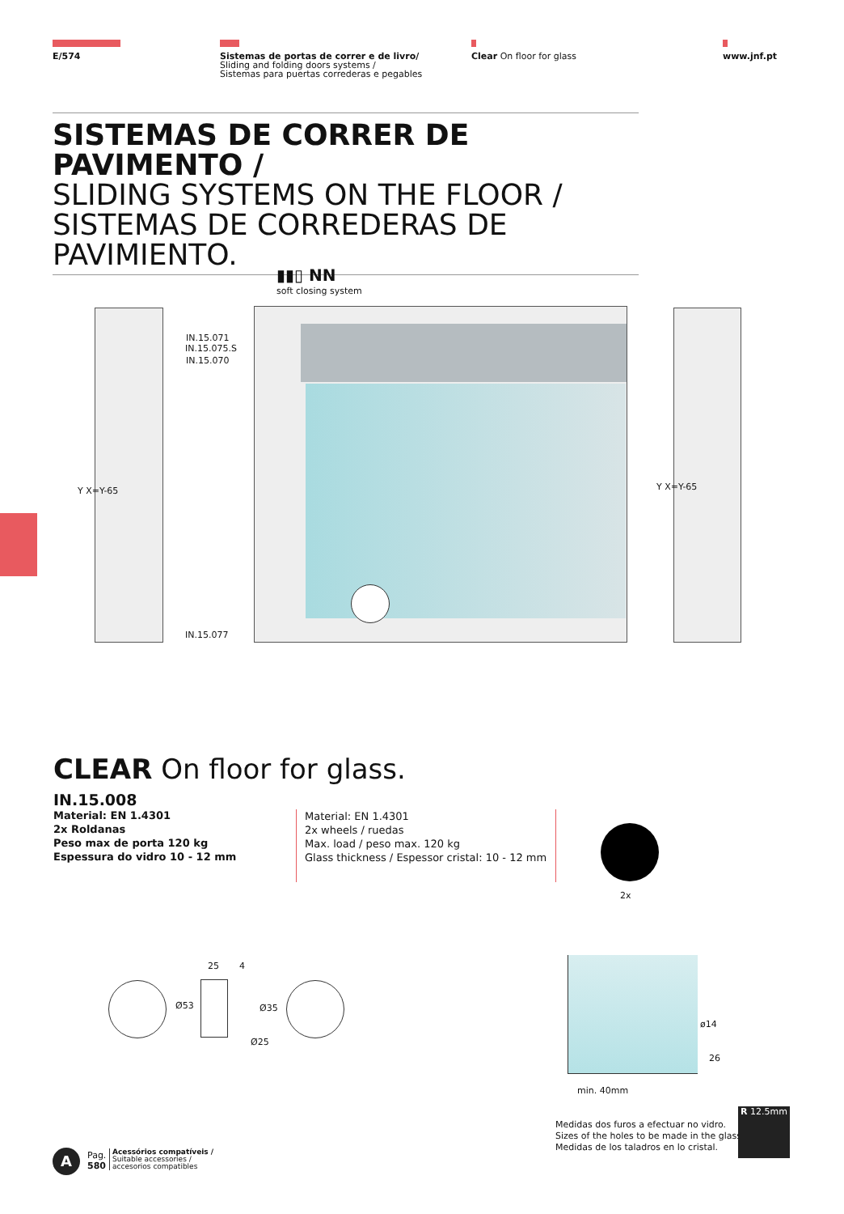E/574
Sistemas de portas de correr e de livro/
Sliding and folding doors systems /
Sistemas para puertas correderas e pegables
Clear On floor for glass www.jnf.pt
SISTEMAS DE CORRER DE PAVIMENTO /
SLIDING SYSTEMS ON THE FLOOR /
SISTEMAS DE CORREDERAS DE PAVIMIENTO.
▮▮▯ NN
soft closing system
IN.15.071
IN.15.075.S
IN.15.070
IN.15.077
Y X=Y-65 Y X=Y-65
CLEAR On floor for glass.
IN.15.008
Material: EN 1.4301
2x Roldanas
Peso max de porta 120 kg
Espessura do vidro 10 - 12 mm
Material: EN 1.4301
2x wheels / ruedas
Max. load / peso max. 120 kg
Glass thickness / Espessor cristal: 10 - 12 mm
2x
25 4
Ø53 Ø35
Ø25
ø14
26
min. 40mm
Medidas dos furos a efectuar no vidro.
Sizes of the holes to be made in the glass.
Medidas de los taladros en lo cristal.
R 12.5mm
A
Pag.
580
Acessórios compatíveis /
Suitable accessories /
accesorios compatibles